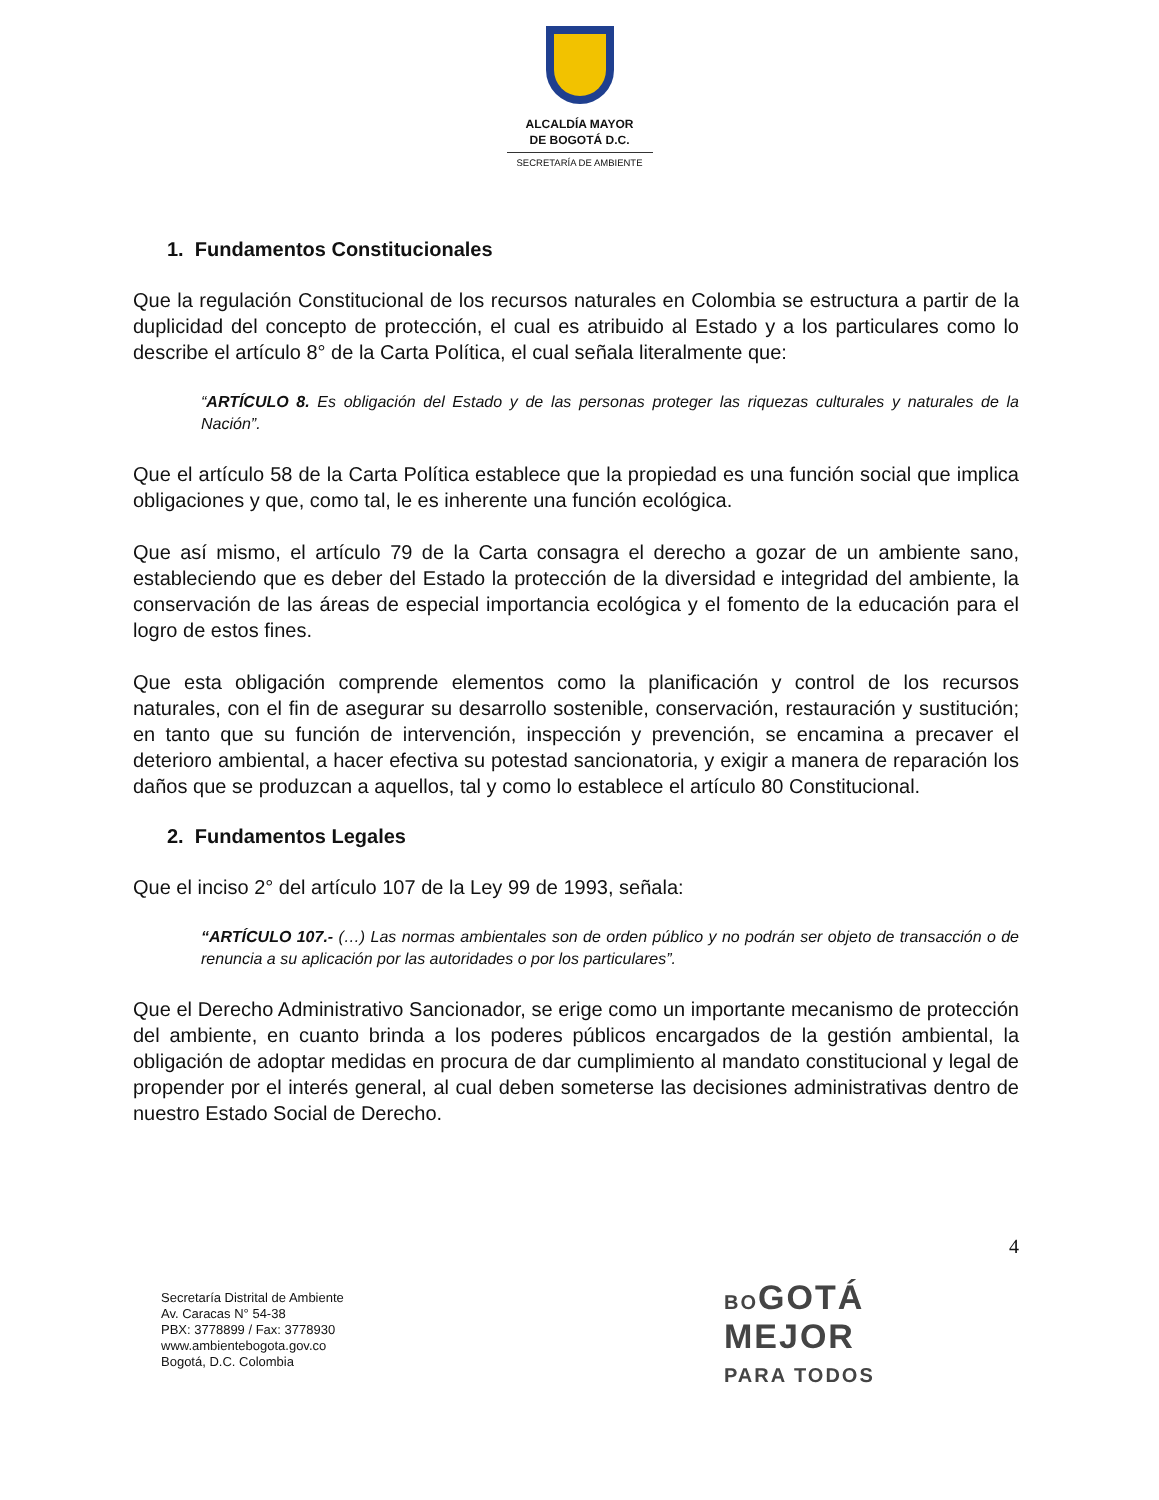ALCALDÍA MAYOR
DE BOGOTÁ D.C.
SECRETARÍA DE AMBIENTE
1. Fundamentos Constitucionales
Que la regulación Constitucional de los recursos naturales en Colombia se estructura a partir de la duplicidad del concepto de protección, el cual es atribuido al Estado y a los particulares como lo describe el artículo 8° de la Carta Política, el cual señala literalmente que:
“ARTÍCULO 8. Es obligación del Estado y de las personas proteger las riquezas culturales y naturales de la Nación”.
Que el artículo 58 de la Carta Política establece que la propiedad es una función social que implica obligaciones y que, como tal, le es inherente una función ecológica.
Que así mismo, el artículo 79 de la Carta consagra el derecho a gozar de un ambiente sano, estableciendo que es deber del Estado la protección de la diversidad e integridad del ambiente, la conservación de las áreas de especial importancia ecológica y el fomento de la educación para el logro de estos fines.
Que esta obligación comprende elementos como la planificación y control de los recursos naturales, con el fin de asegurar su desarrollo sostenible, conservación, restauración y sustitución; en tanto que su función de intervención, inspección y prevención, se encamina a precaver el deterioro ambiental, a hacer efectiva su potestad sancionatoria, y exigir a manera de reparación los daños que se produzcan a aquellos, tal y como lo establece el artículo 80 Constitucional.
2. Fundamentos Legales
Que el inciso 2° del artículo 107 de la Ley 99 de 1993, señala:
“ARTÍCULO 107.- (…) Las normas ambientales son de orden público y no podrán ser objeto de transacción o de renuncia a su aplicación por las autoridades o por los particulares”.
Que el Derecho Administrativo Sancionador, se erige como un importante mecanismo de protección del ambiente, en cuanto brinda a los poderes públicos encargados de la gestión ambiental, la obligación de adoptar medidas en procura de dar cumplimiento al mandato constitucional y legal de propender por el interés general, al cual deben someterse las decisiones administrativas dentro de nuestro Estado Social de Derecho.
4
Secretaría Distrital de Ambiente
Av. Caracas N° 54-38
PBX: 3778899 / Fax: 3778930
www.ambientebogota.gov.co
Bogotá, D.C. Colombia
BOGOTÁ
MEJOR
PARA TODOS